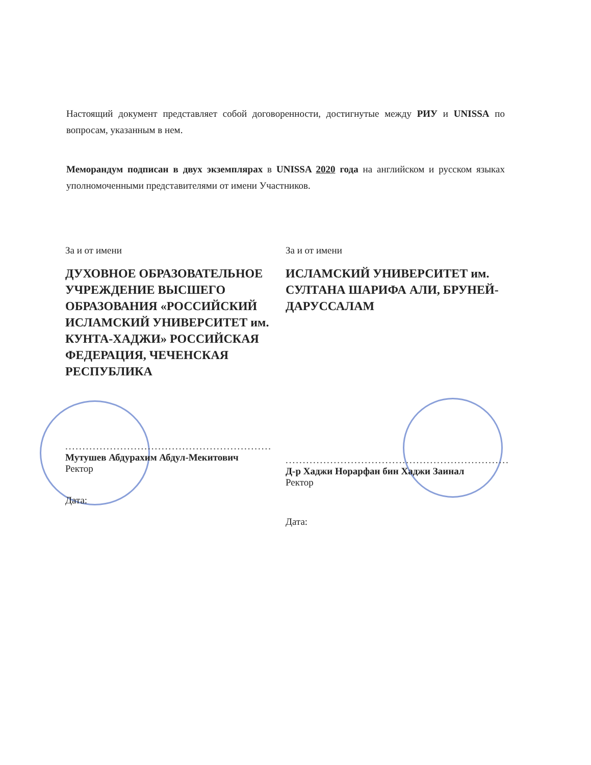Настоящий документ представляет собой договоренности, достигнутые между РИУ и UNISSA по вопросам, указанным в нем.
Меморандум подписан в двух экземплярах в UNISSA 2020 года на английском и русском языках уполномоченными представителями от имени Участников.
За и от имени
ДУХОВНОЕ ОБРАЗОВАТЕЛЬНОЕ УЧРЕЖДЕНИЕ ВЫСШЕГО ОБРАЗОВАНИЯ «РОССИЙСКИЙ ИСЛАМСКИЙ УНИВЕРСИТЕТ им. КУНТА-ХАДЖИ» РОССИЙСКАЯ ФЕДЕРАЦИЯ, ЧЕЧЕНСКАЯ РЕСПУБЛИКА
............................................................
Мутушев Абдурахим Абдул-Мекитович
Ректор
Дата:
За и от имени
ИСЛАМСКИЙ УНИВЕРСИТЕТ им. СУЛТАНА ШАРИФА АЛИ, БРУНЕЙ-ДАРУССАЛАМ
.................................................................
Д-р Хаджи Норарфан бин Хаджи Заинал
Ректор
Дата: